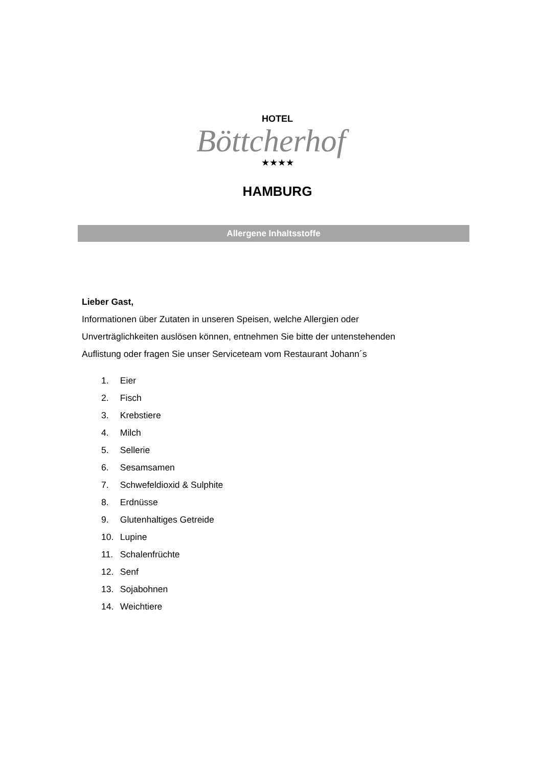HOTEL
Böttcherhof
★★★★
HAMBURG
Allergene Inhaltsstoffe
Lieber Gast,
Informationen über Zutaten in unseren Speisen, welche Allergien oder
Unverträglichkeiten auslösen können, entnehmen Sie bitte der untenstehenden
Auflistung oder fragen Sie unser Serviceteam vom Restaurant Johann´s
1. Eier
2. Fisch
3. Krebstiere
4. Milch
5. Sellerie
6. Sesamsamen
7. Schwefeldioxid & Sulphite
8. Erdnüsse
9. Glutenhaltiges Getreide
10. Lupine
11. Schalenfrüchte
12. Senf
13. Sojabohnen
14. Weichtiere